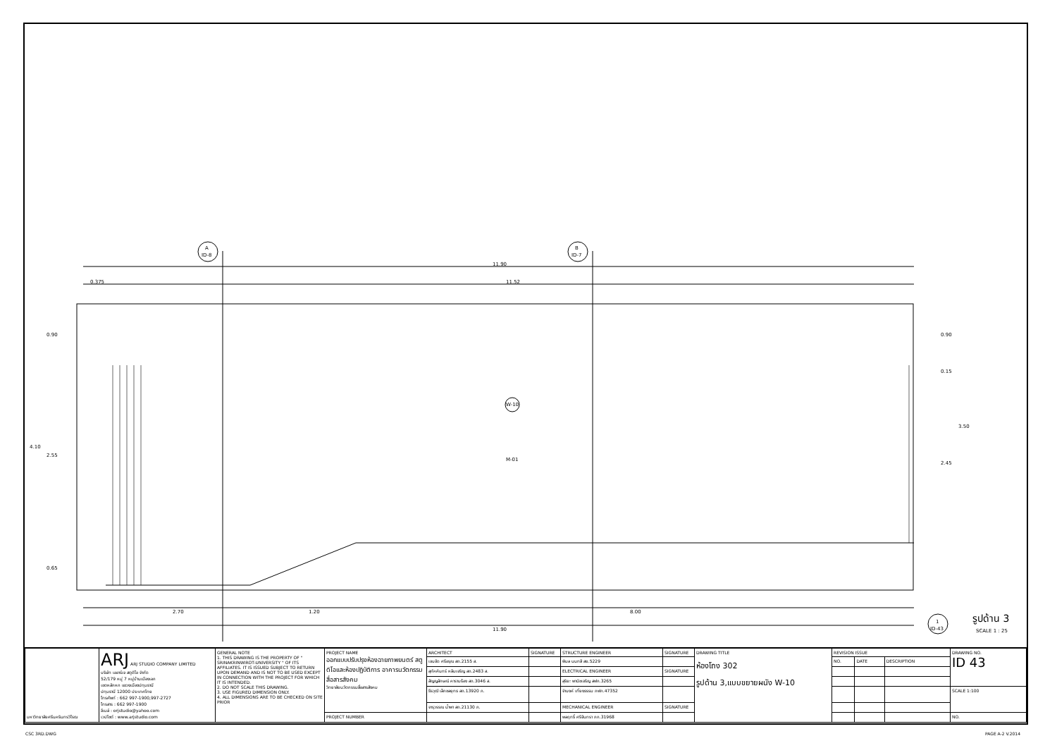A
ID-8
B
ID-7
11.90
0.375
11.52
0.90
4.10
2.55
0.65
0.90
0.15
3.50
2.45
W-10
M-01
2.70
1.20
8.00
11.90
1
ID-43
รูปด้าน 3
SCALE 1 : 25
| มหาวิทยาลัยศรีนครินทรวิโรฒ | ARJ ARJ STUDIO COMPANY LIMITED บริษัท เออาร์เจ สตูดิโอ จำกัด 52/179 หมู่ 7 หมู่บ้านเมืองเอก เขตหลักหก แขวงเมืองปทุมธานี ปทุมธานี 12000 ประเทศไทย โทรศัพท์ : 662 997-1900,997-2727 โทรสาร : 662 997-1900 อีเมล์ : orjstudio@yahoo.com เวปไซต์ : www.arjstudio.com | GENERAL NOTE 1. THIS DRAWING IS THE PROPERTY OF " SRINAKRINWIROT-UNIVERSITY " OF ITS AFFILIATES. IT IS ISSUED SUBJECT TO RETURN UPON DEMAND AND IS NOT TO BE USED EXCEPT IN CONNECTION WITH THE PROJECT FOR WHICH IT IS INTENDED. 2. DO NOT SCALE THIS DRAWING. 3. USE FIGURED DIMENSION ONLY. 4. ALL DIMENSIONS ARE TO BE CHECKED ON SITE PRIOR | PROJECT NAME ออกแบบปรับปรุงห้องฉายภาพยนตร์ สตูดิโอและห้องปฏิบัติการ อาคารนวัตกรรมสื่อสารสังคม วิทยาลัยนวัตกรรมสื่อสารสังคม | ARCHITECT | SIGNATURE | STRUCTURE ENGINEER | SIGNATURE | DRAWING TITLE ห้องโถง 302 รูปด้าน 3,แบบขยายผนัง W-10 | REVISION ISSUE | | | DRAWING NO. ID 43 |
| | | | | เจนจัด ศรีอรุณ สถ.2155 ส. | | พิมล นนทสี สย.5229 | | | NO. | DATE | DESCRIPTION | |
| | | | | สุภัคคินทร์ หลีมเจริญ สถ.2483 ส. | | ELECTRICAL ENGINEER | SIGNATURE | | | | | |
| | | | | สัญญลักษณ์ คารามร้อง สถ.3046 ส. | | สุริยะ พานิชเจริญ สฟก.3265 | | | | | | |
| | | | | ธีรวุฒิ เล็กชลยุทธ สถ.13920 ภ. | | จำนงค์ เที่ยงธรรม ภฟก.47352 | | | | | | SCALE 1:100 |
| | | | | จารุวรรณ น้ำพา สถ.21130 ภ. | | MECHANICAL ENGINEER | SIGNATURE | | | | | |
| | | | PROJECT NUMBER | | | พลฤทธิ์ ศรีจันทรา ภก.31968 | | | | | | NO. |
CSC 3RD.DWG PAGE A-2 V.2014